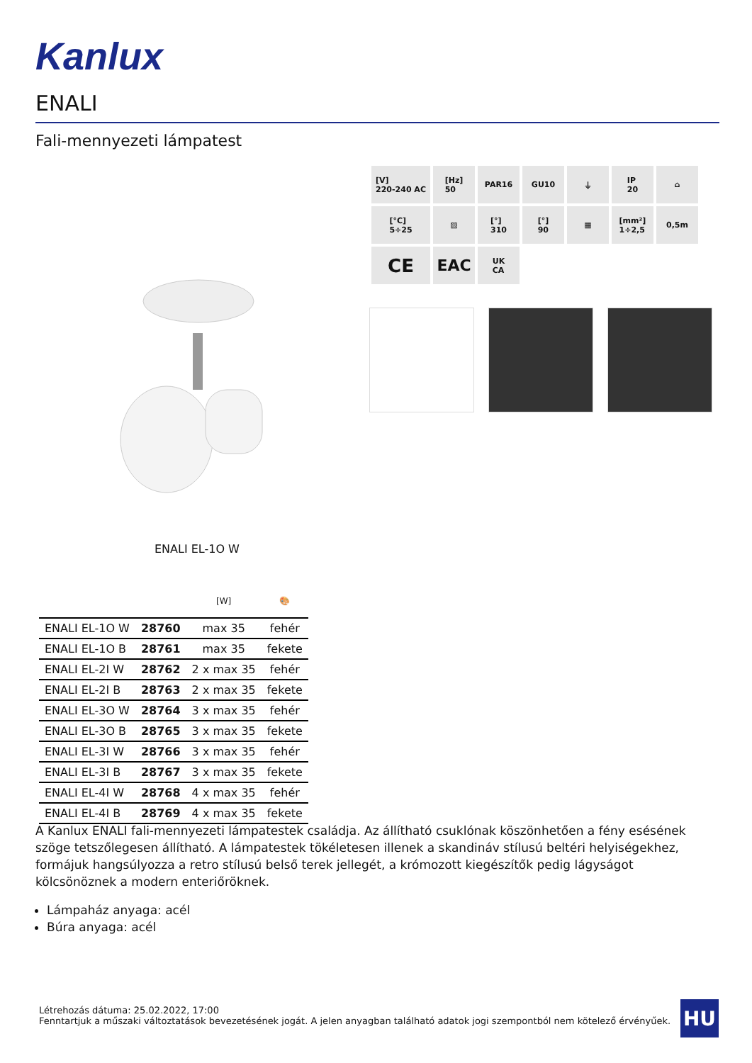Kanlux
ENALI
Fali-mennyezeti lámpatest
[V]
220-240 AC
[Hz]
50
PAR16
GU10
⏚
IP
20
⌂
[°C]
5÷25
▨
[°]
310
[°]
90
▦
[mm²]
1÷2,5
0,5m
CE
EAC
UK
CA
ENALI EL-1O W
| | | [W] | 🎨 |
| --- | --- | --- | --- |
| ENALI EL-1O W | 28760 | max 35 | fehér |
| ENALI EL-1O B | 28761 | max 35 | fekete |
| ENALI EL-2I W | 28762 | 2 x max 35 | fehér |
| ENALI EL-2I B | 28763 | 2 x max 35 | fekete |
| ENALI EL-3O W | 28764 | 3 x max 35 | fehér |
| ENALI EL-3O B | 28765 | 3 x max 35 | fekete |
| ENALI EL-3I W | 28766 | 3 x max 35 | fehér |
| ENALI EL-3I B | 28767 | 3 x max 35 | fekete |
| ENALI EL-4I W | 28768 | 4 x max 35 | fehér |
| ENALI EL-4I B | 28769 | 4 x max 35 | fekete |
A Kanlux ENALI fali-mennyezeti lámpatestek családja. Az állítható csuklónak köszönhetően a fény esésének szöge tetszőlegesen állítható. A lámpatestek tökéletesen illenek a skandináv stílusú beltéri helyiségekhez, formájuk hangsúlyozza a retro stílusú belső terek jellegét, a krómozott kiegészítők pedig lágyságot kölcsönöznek a modern enteriőröknek.
Lámpaház anyaga: acél
Búra anyaga: acél
Létrehozás dátuma: 25.02.2022, 17:00
Fenntartjuk a műszaki változtatások bevezetésének jogát. A jelen anyagban található adatok jogi szempontból nem kötelező érvényűek.
HU